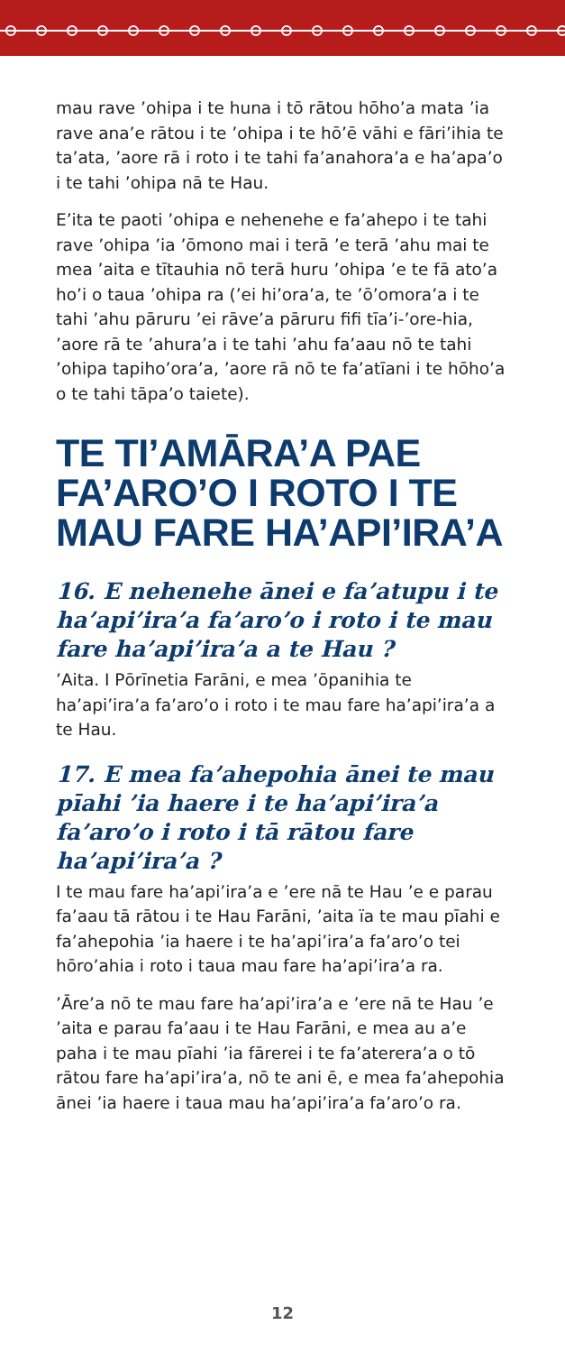mau rave ’ohipa i te huna i tō rātou hōho’a mata ’ia rave ana’e rātou i te ’ohipa i te hō’ē vāhi e fāri’ihia te ta’ata, ’aore rā i roto i te tahi fa’anahora’a e ha’apa’o i te tahi ’ohipa nā te Hau.
E’ita te paoti ’ohipa e nehenehe e fa’ahepo i te tahi rave ’ohipa ’ia ’ōmono mai i terā ’e terā ’ahu mai te mea ’aita e tītauhia nō terā huru ’ohipa ’e te fā ato’a ho’i o taua ’ohipa ra (’ei hi’ora’a, te ’ō’omora’a i te tahi ’ahu pāruru ’ei rāve’a pāruru fifi tīa’i-’ore-hia, ’aore rā te ’ahura’a i te tahi ’ahu fa’aau nō te tahi ’ohipa tapiho’ora’a, ’aore rā nō te fa’atīani i te hōho’a o te tahi tāpa’o taiete).
TE TI’AMĀRA’A PAE FA’ARO’O I ROTO I TE MAU FARE HA’API’IRA’A
16. E nehenehe ānei e fa’atupu i te ha’api’ira’a fa’aro’o i roto i te mau fare ha’api’ira’a a te Hau ?
’Aita. I Pōrīnetia Farāni, e mea ’ōpanihia te ha’api’ira’a fa’aro’o i roto i te mau fare ha’api’ira’a a te Hau.
17. E mea fa’ahepohia ānei te mau pīahi ’ia haere i te ha’api’ira’a fa’aro’o i roto i tā rātou fare ha’api’ira’a ?
I te mau fare ha’api’ira’a e ’ere nā te Hau ’e e parau fa’aau tā rātou i te Hau Farāni, ’aita ïa te mau pīahi e fa’ahepohia ’ia haere i te ha’api’ira’a fa’aro’o tei hōro’ahia i roto i taua mau fare ha’api’ira’a ra.
’Āre’a nō te mau fare ha’api’ira’a e ’ere nā te Hau ’e ’aita e parau fa’aau i te Hau Farāni, e mea au a’e paha i te mau pīahi ’ia fārerei i te fa’aterera’a o tō rātou fare ha’api’ira’a, nō te ani ē, e mea fa’ahepohia ānei ’ia haere i taua mau ha’api’ira’a fa’aro’o ra.
12